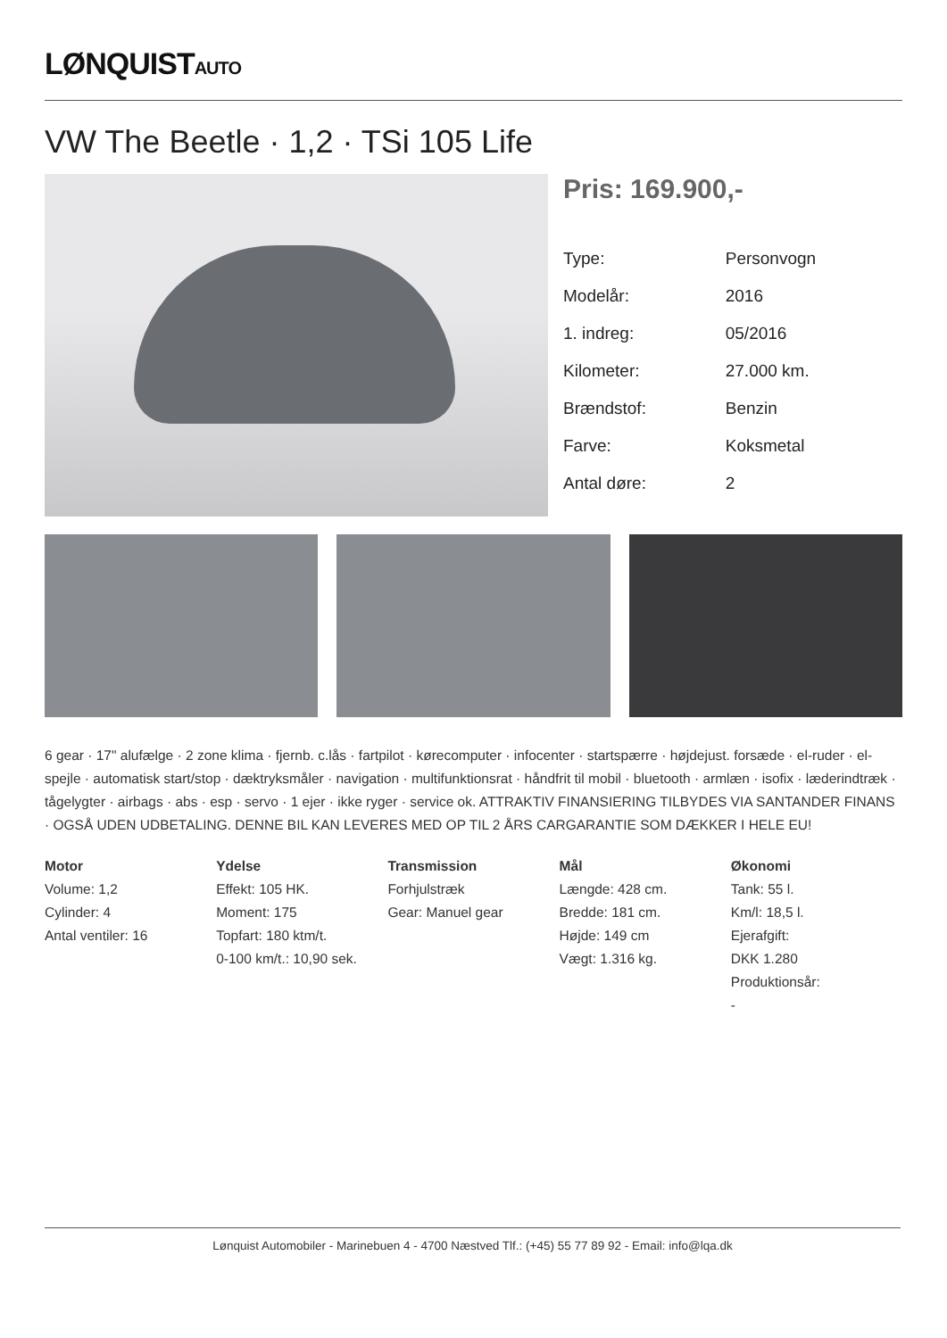LØNQUISTAUTO
VW The Beetle · 1,2 · TSi 105 Life
Pris: 169.900,-
| Type: | Personvogn |
| Modelår: | 2016 |
| 1. indreg: | 05/2016 |
| Kilometer: | 27.000 km. |
| Brændstof: | Benzin |
| Farve: | Koksmetal |
| Antal døre: | 2 |
6 gear · 17" alufælge · 2 zone klima · fjernb. c.lås · fartpilot · kørecomputer · infocenter · startspærre · højdejust. forsæde · el-ruder · el-spejle · automatisk start/stop · dæktryksmåler · navigation · multifunktionsrat · håndfrit til mobil · bluetooth · armlæn · isofix · læderindtræk · tågelygter · airbags · abs · esp · servo · 1 ejer · ikke ryger · service ok. ATTRAKTIV FINANSIERING TILBYDES VIA SANTANDER FINANS · OGSÅ UDEN UDBETALING. DENNE BIL KAN LEVERES MED OP TIL 2 ÅRS CARGARANTIE SOM DÆKKER I HELE EU!
Motor
Volume: 1,2
Cylinder: 4
Antal ventiler: 16
Ydelse
Effekt: 105 HK.
Moment: 175
Topfart: 180 ktm/t.
0-100 km/t.: 10,90 sek.
Transmission
Forhjulstræk
Gear: Manuel gear
Mål
Længde: 428 cm.
Bredde: 181 cm.
Højde: 149 cm
Vægt: 1.316 kg.
Økonomi
Tank: 55 l.
Km/l: 18,5 l.
Ejerafgift:
DKK 1.280
Produktionsår:
-
Lønquist Automobiler - Marinebuen 4 - 4700 Næstved Tlf.: (+45) 55 77 89 92 - Email: info@lqa.dk